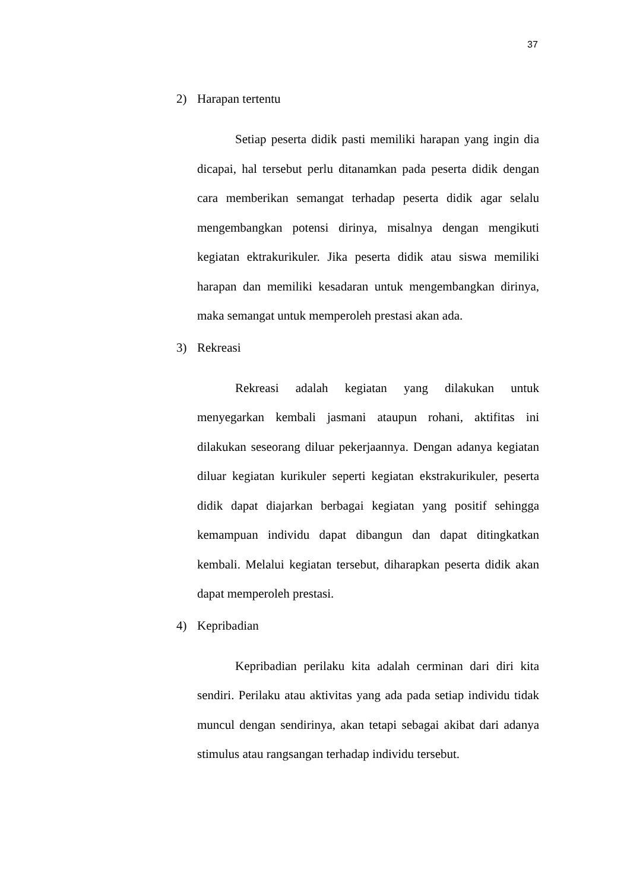37
2) Harapan tertentu
Setiap peserta didik pasti memiliki harapan yang ingin dia dicapai, hal tersebut perlu ditanamkan pada peserta didik dengan cara memberikan semangat terhadap peserta didik agar selalu mengembangkan potensi dirinya, misalnya dengan mengikuti kegiatan ektrakurikuler. Jika peserta didik atau siswa memiliki harapan dan memiliki kesadaran untuk mengembangkan dirinya, maka semangat untuk memperoleh prestasi akan ada.
3) Rekreasi
Rekreasi adalah kegiatan yang dilakukan untuk menyegarkan kembali jasmani ataupun rohani, aktifitas ini dilakukan seseorang diluar pekerjaannya. Dengan adanya kegiatan diluar kegiatan kurikuler seperti kegiatan ekstrakurikuler, peserta didik dapat diajarkan berbagai kegiatan yang positif sehingga kemampuan individu dapat dibangun dan dapat ditingkatkan kembali. Melalui kegiatan tersebut, diharapkan peserta didik akan dapat memperoleh prestasi.
4) Kepribadian
Kepribadian perilaku kita adalah cerminan dari diri kita sendiri. Perilaku atau aktivitas yang ada pada setiap individu tidak muncul dengan sendirinya, akan tetapi sebagai akibat dari adanya stimulus atau rangsangan terhadap individu tersebut.